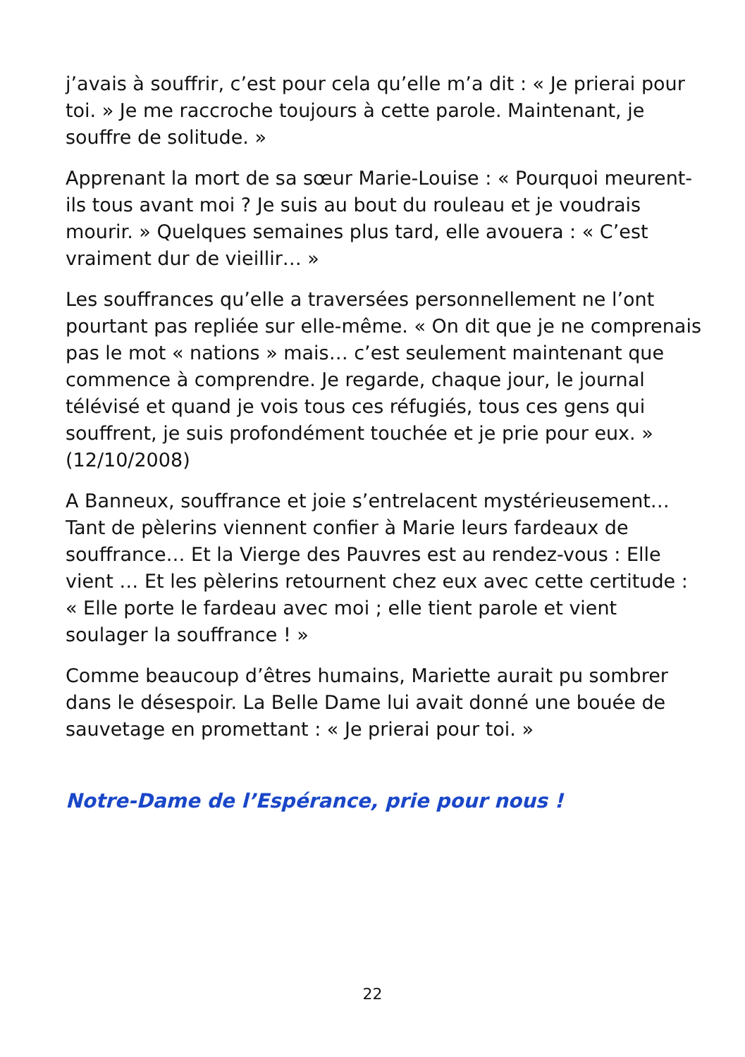j’avais à souffrir, c’est pour cela qu’elle m’a dit : « Je prierai pour toi. » Je me raccroche toujours à cette parole. Maintenant, je souffre de solitude. »
Apprenant la mort de sa sœur Marie-Louise : « Pourquoi meurent-ils tous avant moi ? Je suis au bout du rouleau et je voudrais mourir. » Quelques semaines plus tard, elle avouera : « C’est vraiment dur de vieillir… »
Les souffrances qu’elle a traversées personnellement ne l’ont pourtant pas repliée sur elle-même. « On dit que je ne comprenais pas le mot « nations » mais… c’est seulement maintenant que commence à comprendre. Je regarde, chaque jour, le journal télévisé et quand je vois tous ces réfugiés, tous ces gens qui souffrent, je suis profondément touchée et je prie pour eux. » (12/10/2008)
A Banneux, souffrance et joie s’entrelacent mystérieusement… Tant de pèlerins viennent confier à Marie leurs fardeaux de souffrance… Et la Vierge des Pauvres est au rendez-vous : Elle vient … Et les pèlerins retournent chez eux avec cette certitude : « Elle porte le fardeau avec moi ; elle tient parole et vient soulager la souffrance ! »
Comme beaucoup d’êtres humains, Mariette aurait pu sombrer dans le désespoir. La Belle Dame lui avait donné une bouée de sauvetage en promettant : « Je prierai pour toi. »
Notre-Dame de l’Espérance, prie pour nous !
22